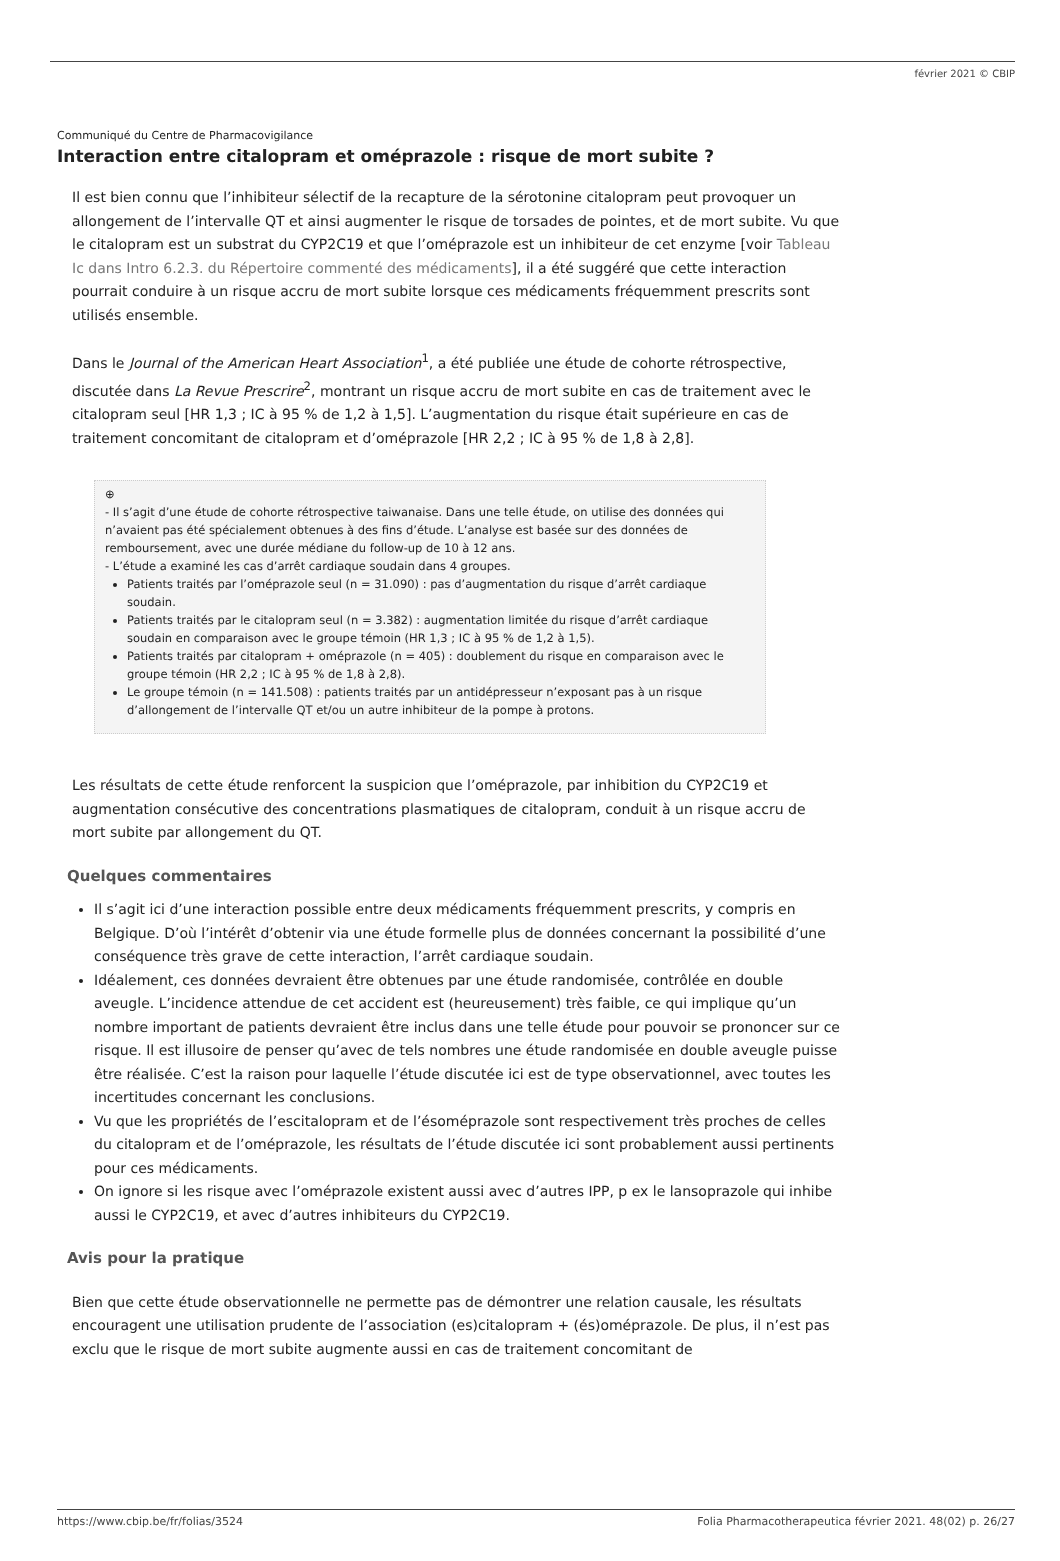février 2021 © CBIP
Communiqué du Centre de Pharmacovigilance
Interaction entre citalopram et oméprazole : risque de mort subite ?
Il est bien connu que l’inhibiteur sélectif de la recapture de la sérotonine citalopram peut provoquer un allongement de l’intervalle QT et ainsi augmenter le risque de torsades de pointes, et de mort subite. Vu que le citalopram est un substrat du CYP2C19 et que l’oméprazole est un inhibiteur de cet enzyme [voir Tableau Ic dans Intro 6.2.3. du Répertoire commenté des médicaments], il a été suggéré que cette interaction pourrait conduire à un risque accru de mort subite lorsque ces médicaments fréquemment prescrits sont utilisés ensemble.
Dans le Journal of the American Heart Association<sup>1</sup>, a été publiée une étude de cohorte rétrospective, discutée dans La Revue Prescrire<sup>2</sup>, montrant un risque accru de mort subite en cas de traitement avec le citalopram seul [HR 1,3 ; IC à 95 % de 1,2 à 1,5]. L’augmentation du risque était supérieure en cas de traitement concomitant de citalopram et d’oméprazole [HR 2,2 ; IC à 95 % de 1,8 à 2,8].
⊕
- Il s’agit d’une étude de cohorte rétrospective taiwanaise. Dans une telle étude, on utilise des données qui n’avaient pas été spécialement obtenues à des fins d’étude. L’analyse est basée sur des données de remboursement, avec une durée médiane du follow-up de 10 à 12 ans.
- L’étude a examiné les cas d’arrêt cardiaque soudain dans 4 groupes.
Patients traités par l’oméprazole seul (n = 31.090) : pas d’augmentation du risque d’arrêt cardiaque soudain.
Patients traités par le citalopram seul (n = 3.382) : augmentation limitée du risque d’arrêt cardiaque soudain en comparaison avec le groupe témoin (HR 1,3 ; IC à 95 % de 1,2 à 1,5).
Patients traités par citalopram + oméprazole (n = 405) : doublement du risque en comparaison avec le groupe témoin (HR 2,2 ; IC à 95 % de 1,8 à 2,8).
Le groupe témoin (n = 141.508) : patients traités par un antidépresseur n’exposant pas à un risque d’allongement de l’intervalle QT et/ou un autre inhibiteur de la pompe à protons.
Les résultats de cette étude renforcent la suspicion que l’oméprazole, par inhibition du CYP2C19 et augmentation consécutive des concentrations plasmatiques de citalopram, conduit à un risque accru de mort subite par allongement du QT.
Quelques commentaires
Il s’agit ici d’une interaction possible entre deux médicaments fréquemment prescrits, y compris en Belgique. D’où l’intérêt d’obtenir via une étude formelle plus de données concernant la possibilité d’une conséquence très grave de cette interaction, l’arrêt cardiaque soudain.
Idéalement, ces données devraient être obtenues par une étude randomisée, contrôlée en double aveugle. L’incidence attendue de cet accident est (heureusement) très faible, ce qui implique qu’un nombre important de patients devraient être inclus dans une telle étude pour pouvoir se prononcer sur ce risque. Il est illusoire de penser qu’avec de tels nombres une étude randomisée en double aveugle puisse être réalisée. C’est la raison pour laquelle l’étude discutée ici est de type observationnel, avec toutes les incertitudes concernant les conclusions.
Vu que les propriétés de l’escitalopram et de l’ésoméprazole sont respectivement très proches de celles du citalopram et de l’oméprazole, les résultats de l’étude discutée ici sont probablement aussi pertinents pour ces médicaments.
On ignore si les risque avec l’oméprazole existent aussi avec d’autres IPP, p ex le lansoprazole qui inhibe aussi le CYP2C19, et avec d’autres inhibiteurs du CYP2C19.
Avis pour la pratique
Bien que cette étude observationnelle ne permette pas de démontrer une relation causale, les résultats encouragent une utilisation prudente de l’association (es)citalopram + (és)oméprazole. De plus, il n’est pas exclu que le risque de mort subite augmente aussi en cas de traitement concomitant de
https://www.cbip.be/fr/folias/3524 Folia Pharmacotherapeutica février 2021. 48(02) p. 26/27